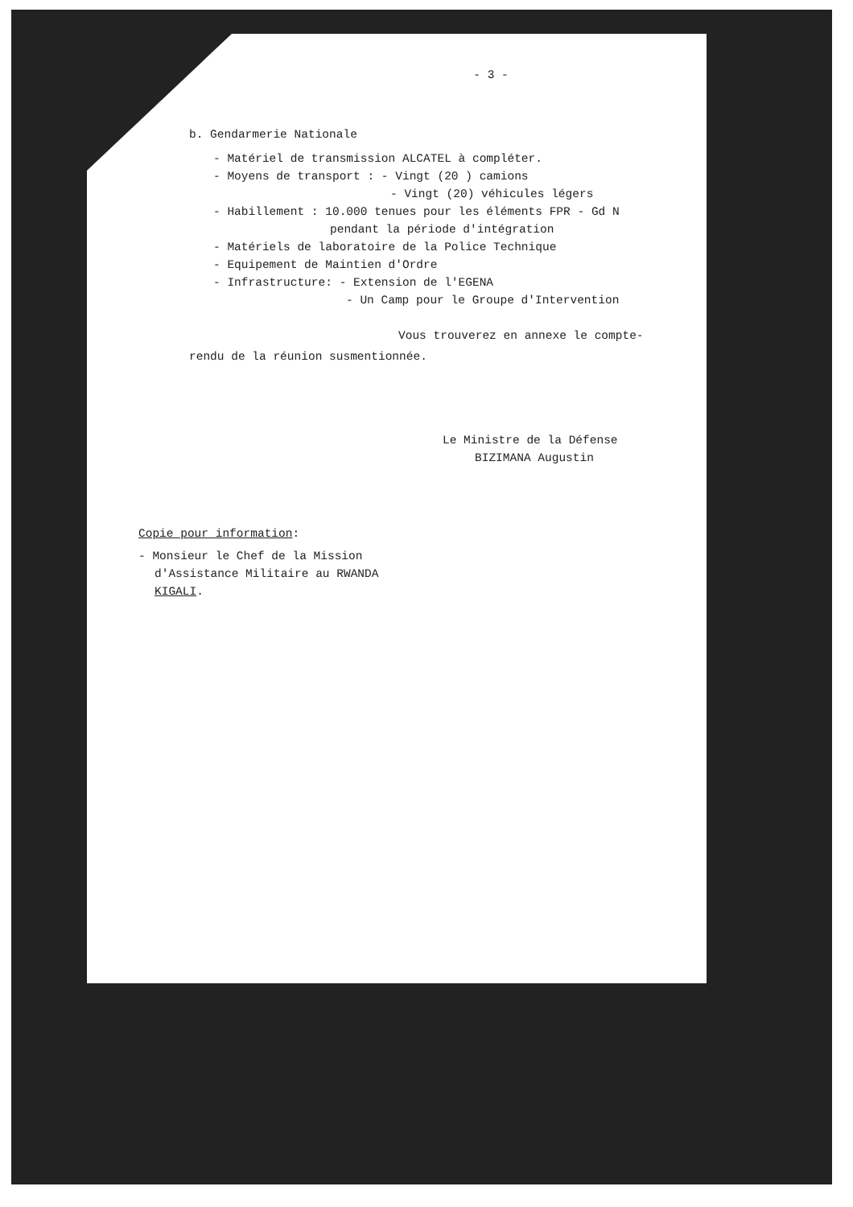- 3 -
b. Gendarmerie Nationale
- Matériel de transmission ALCATEL à compléter.
- Moyens de transport : - Vingt (20 ) camions
- Vingt (20) véhicules légers
- Habillement : 10.000 tenues pour les éléments FPR - Gd N
pendant la période d'intégration
- Matériels de laboratoire de la Police Technique
- Equipement de Maintien d'Ordre
- Infrastructure: - Extension de l'EGENA
- Un Camp pour le Groupe d'Intervention
Vous trouverez en annexe le compte-
rendu de la réunion susmentionnée.
Le Ministre de la Défense
BIZIMANA Augustin
Copie pour information:
- Monsieur le Chef de la Mission
d'Assistance Militaire au RWANDA
KIGALI.